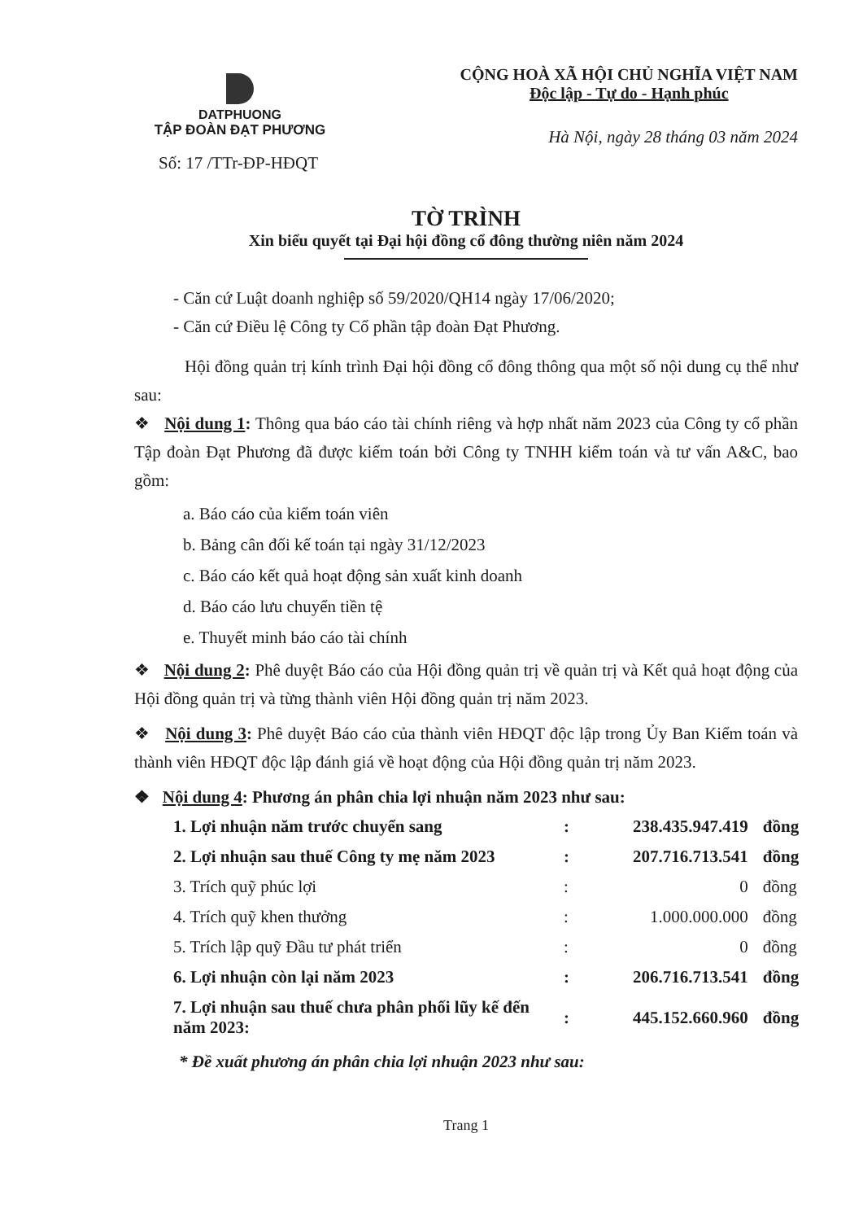DATPHUONG
TẬP ĐOÀN ĐẠT PHƯƠNG
Số: 17 /TTr-ĐP-HĐQT
CỘNG HOÀ XÃ HỘI CHỦ NGHĨA VIỆT NAM
Độc lập - Tự do - Hạnh phúc
Hà Nội, ngày 28 tháng 03 năm 2024
TỜ TRÌNH
Xin biểu quyết tại Đại hội đồng cổ đông thường niên năm 2024
- Căn cứ Luật doanh nghiệp số 59/2020/QH14 ngày 17/06/2020;
- Căn cứ Điều lệ Công ty Cổ phần tập đoàn Đạt Phương.
Hội đồng quản trị kính trình Đại hội đồng cổ đông thông qua một số nội dung cụ thể như sau:
❖ Nội dung 1: Thông qua báo cáo tài chính riêng và hợp nhất năm 2023 của Công ty cổ phần Tập đoàn Đạt Phương đã được kiểm toán bởi Công ty TNHH kiểm toán và tư vấn A&C, bao gồm:
a. Báo cáo của kiểm toán viên
b. Bảng cân đối kế toán tại ngày 31/12/2023
c. Báo cáo kết quả hoạt động sản xuất kinh doanh
d. Báo cáo lưu chuyển tiền tệ
e. Thuyết minh báo cáo tài chính
❖ Nội dung 2: Phê duyệt Báo cáo của Hội đồng quản trị về quản trị và Kết quả hoạt động của Hội đồng quản trị và từng thành viên Hội đồng quản trị năm 2023.
❖ Nội dung 3: Phê duyệt Báo cáo của thành viên HĐQT độc lập trong Ủy Ban Kiểm toán và thành viên HĐQT độc lập đánh giá về hoạt động của Hội đồng quản trị năm 2023.
❖ Nội dung 4: Phương án phân chia lợi nhuận năm 2023 như sau:
| 1. Lợi nhuận năm trước chuyển sang | : | 238.435.947.419 | đồng |
| 2. Lợi nhuận sau thuế Công ty mẹ năm 2023 | : | 207.716.713.541 | đồng |
| 3. Trích quỹ phúc lợi | : | 0 | đồng |
| 4. Trích quỹ khen thưởng | : | 1.000.000.000 | đồng |
| 5. Trích lập quỹ Đầu tư phát triển | : | 0 | đồng |
| 6. Lợi nhuận còn lại năm 2023 | : | 206.716.713.541 | đồng |
| 7. Lợi nhuận sau thuế chưa phân phối lũy kế đến năm 2023: | : | 445.152.660.960 | đồng |
* Đề xuất phương án phân chia lợi nhuận 2023 như sau:
Trang 1